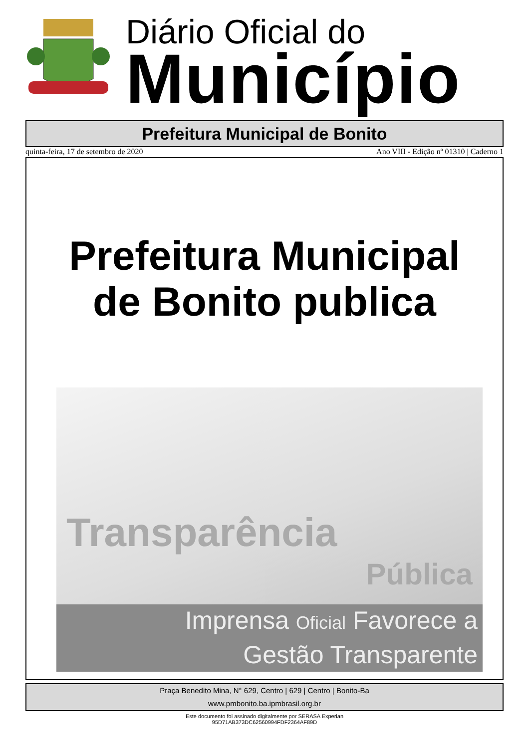Diário Oficial do
Município
Prefeitura Municipal de Bonito
quinta-feira, 17 de setembro de 2020 Ano VIII - Edição nº 01310 | Caderno 1
Prefeitura Municipal
de Bonito publica
Transparência
Pública
Imprensa Oficial Favorece a
Gestão Transparente
Praça Benedito Mina, N° 629, Centro | 629 | Centro | Bonito-Ba
www.pmbonito.ba.ipmbrasil.org.br
Este documento foi assinado digitalmente por SERASA Experian
95D71AB373DC62560994FDF2364AF89D